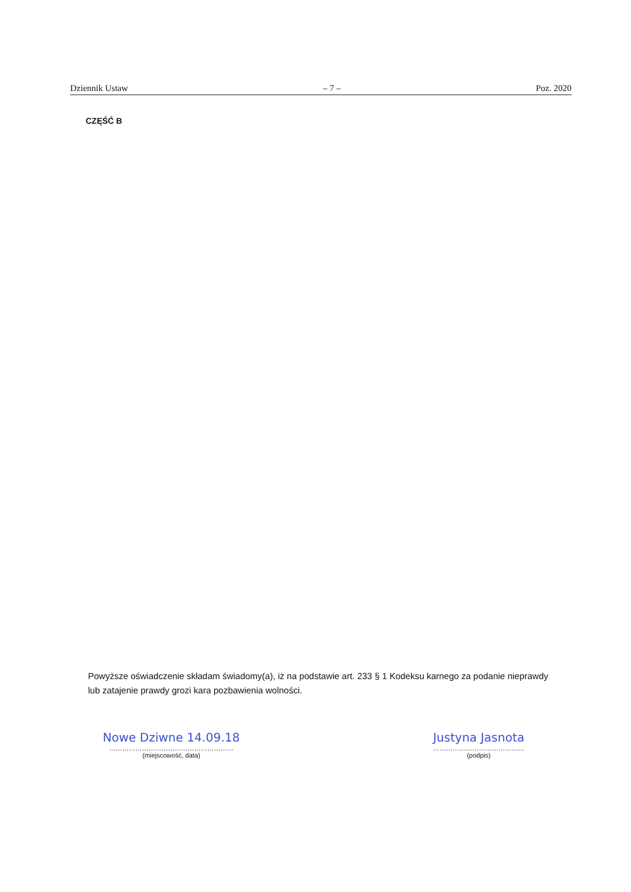Dziennik Ustaw – 7 – Poz. 2020
CZĘŚĆ B
Powyższe oświadczenie składam świadomy(a), iż na podstawie art. 233 § 1 Kodeksu karnego za podanie nieprawdy lub zatajenie prawdy grozi kara pozbawienia wolności.
Nowe Dziwne 14.09.18
…………………………………………………
(miejscowość, data)
Justyna Jasnota
……………………………………
(podpis)